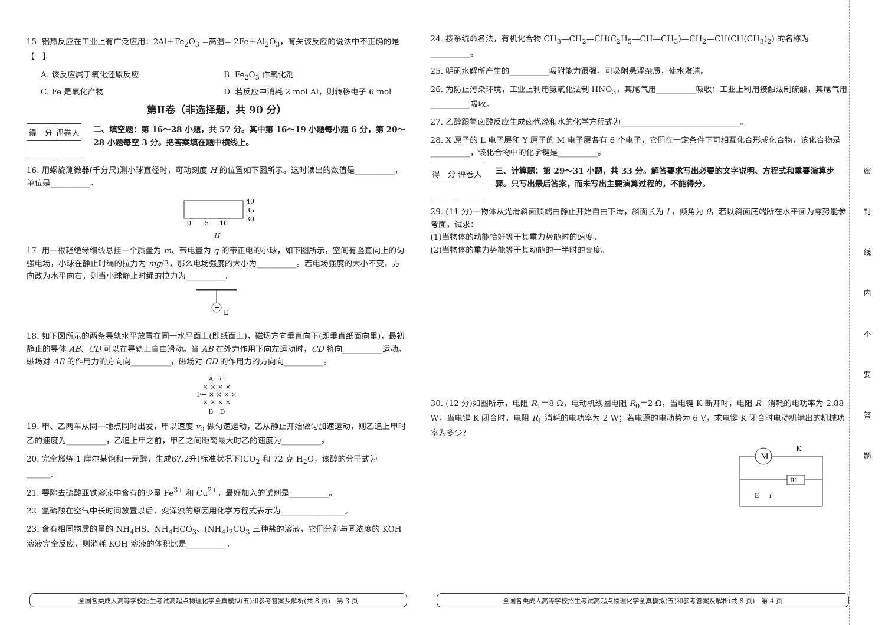15. 铝热反应在工业上有广泛应用：2Al＋Fe<sub>2</sub>O<sub>3</sub> =高温= 2Fe＋Al<sub>2</sub>O<sub>3</sub>，有关该反应的说法中不正确的是 【　】
A. 该反应属于氧化还原反应 B. Fe<sub>2</sub>O<sub>3</sub> 作氧化剂 C. Fe 是氧化产物 D. 若反应中消耗 2 mol Al，则转移电子 6 mol
第Ⅱ卷（非选择题，共 90 分）
| 得 分 | 评卷人 |
二、填空题：第 16～28 小题，共 57 分。其中第 16～19 小题每小题 6 分，第 20～28 小题每空 3 分。把答案填在题中横线上。
16. 用螺旋测微器(千分尺)测小球直径时，可动刻度 H 的位置如下图所示。这时读出的数值是__________，单位是__________。
0
5
10
40
35
30
H
17. 用一根轻绝缘细线悬挂一个质量为 m、带电量为 q 的带正电的小球，如下图所示，空间有竖直向上的匀强电场，小球在静止时绳的拉力为 mg/3，那么电场强度的大小为__________。若电场强度的大小不变，方向改为水平向右，则当小球静止时绳的拉力为__________。
+
E
18. 如下图所示的两条导轨水平放置在同一水平面上(即纸面上)，磁场方向垂直向下(即垂直纸面向里)，最初静止的导体 AB、CD 可以在导轨上自由滑动。当 AB 在外力作用下向左运动时，CD 将向__________运动。磁场对 AB 的作用力的方向向__________，磁场对 CD 的作用力的方向向__________。
A　C
× × × ×
F← × × × ×
× × × ×
B　D
19. 甲、乙两车从同一地点同时出发，甲以速度 v<sub>0</sub> 做匀速运动，乙从静止开始做匀加速运动，则乙追上甲时乙的速度为__________，乙追上甲之前，甲乙之间距离最大时乙的速度为__________。
20. 完全燃烧 1 摩尔某饱和一元醇，生成67.2升(标准状况下)CO<sub>2</sub> 和 72 克 H<sub>2</sub>O，该醇的分子式为______。
21. 要除去硫酸亚铁溶液中含有的少量 Fe<sup>3+</sup> 和 Cu<sup>2+</sup>，最好加入的试剂是__________。
22. 氢硫酸在空气中长时间放置以后，变浑浊的原因用化学方程式表示为________________。
23. 含有相同物质的量的 NH<sub>4</sub>HS、NH<sub>4</sub>HCO<sub>3</sub>、(NH<sub>4</sub>)<sub>2</sub>CO<sub>3</sub> 三种盐的溶液，它们分别与同浓度的 KOH 溶液完全反应，则消耗 KOH 溶液的体积比是__________。
全国各类成人高等学校招生考试高起点物理化学全真模拟(五)和参考答案及解析(共 8 页)　第 3 页
24. 按系统命名法，有机化合物 CH<sub>3</sub>—CH<sub>2</sub>—CH(C<sub>2</sub>H<sub>5</sub>—CH—CH<sub>3</sub>)—CH<sub>2</sub>—CH(CH(CH<sub>3</sub>)<sub>2</sub>) 的名称为__________。
25. 明矾水解所产生的__________吸附能力很强，可吸附悬浮杂质，使水澄清。
26. 为防止污染环境，工业上利用氨氧化法制 HNO<sub>3</sub>，其尾气用__________吸收；工业上利用接触法制硫酸，其尾气用__________吸收。
27. 乙醇跟氢卤酸反应生成卤代烃和水的化学方程式为______________________________。
28. X 原子的 L 电子层和 Y 原子的 M 电子层各有 6 个电子，它们在一定条件下可相互化合形成化合物，该化合物是__________，该化合物中的化学键是__________。
| 得 分 | 评卷人 |
三、计算题：第 29～31 小题，共 33 分。解答要求写出必要的文字说明、方程式和重要演算步骤。只写出最后答案，而未写出主要演算过程的，不能得分。
29. (11 分)一物体从光滑斜面顶端由静止开始自由下滑，斜面长为 L，倾角为 θ，若以斜面底端所在水平面为零势能参考面，试求：
(1)当物体的动能恰好等于其重力势能时的速度。
(2)当物体的重力势能等于其动能的一半时的高度。
30. (12 分)如图所示，电阻 R<sub>1</sub>＝8 Ω，电动机线圈电阻 R<sub>0</sub>＝2 Ω，当电键 K 断开时，电阻 R<sub>1</sub> 消耗的电功率为 2.88 W，当电键 K 闭合时，电阻 R<sub>1</sub> 消耗的电功率为 2 W；若电源的电动势为 6 V，求电键 K 闭合时电动机输出的机械功率为多少？
M
K
R1
E
r
全国各类成人高等学校招生考试高起点物理化学全真模拟(五)和参考答案及解析(共 8 页)　第 4 页
密封线内不要答题